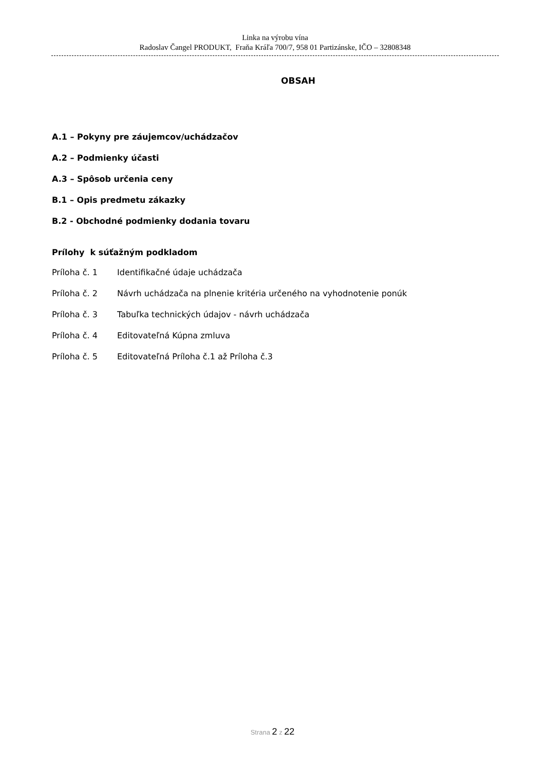Linka na výrobu vína
Radoslav Čangel PRODUKT, Fraňa Kráľa 700/7, 958 01 Partizánske, IČO – 32808348
OBSAH
A.1 – Pokyny pre záujemcov/uchádzačov
A.2 – Podmienky účasti
A.3 – Spôsob určenia ceny
B.1 – Opis predmetu zákazky
B.2 - Obchodné podmienky dodania tovaru
Prílohy k súťažným podkladom
Príloha č. 1 Identifikačné údaje uchádzača
Príloha č. 2 Návrh uchádzača na plnenie kritéria určeného na vyhodnotenie ponúk
Príloha č. 3 Tabuľka technických údajov - návrh uchádzača
Príloha č. 4 Editovateľná Kúpna zmluva
Príloha č. 5 Editovateľná Príloha č.1 až Príloha č.3
Strana 2 z 22